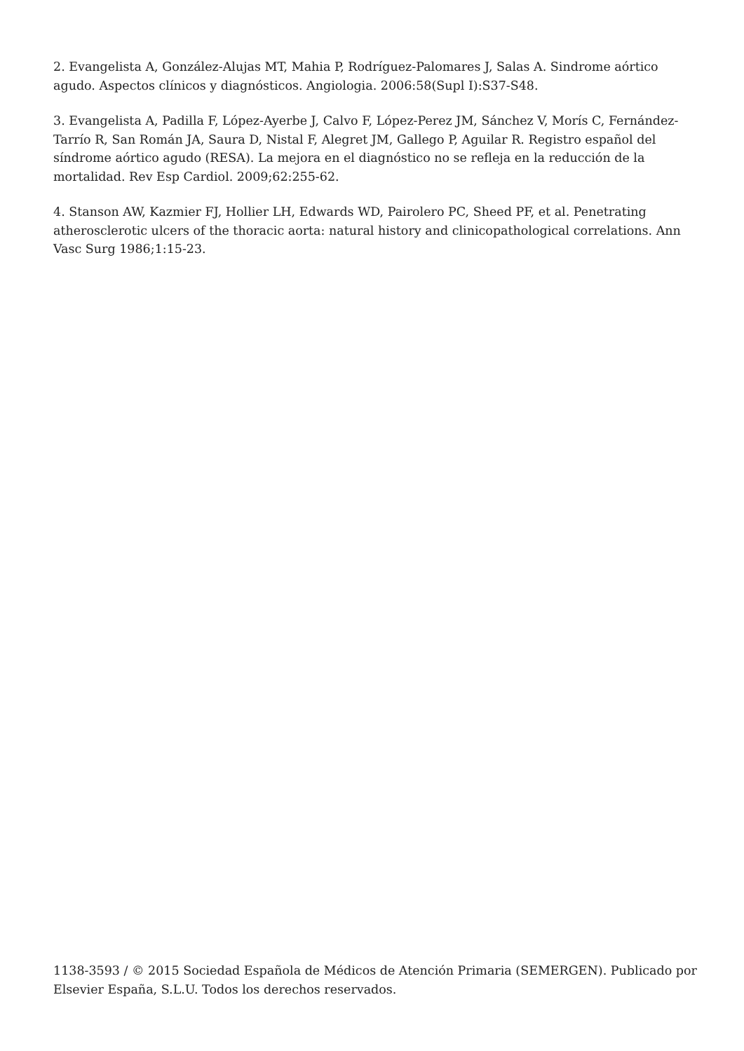2. Evangelista A, González-Alujas MT, Mahia P, Rodríguez-Palomares J, Salas A. Sindrome aórtico agudo. Aspectos clínicos y diagnósticos. Angiologia. 2006:58(Supl I):S37-S48.
3. Evangelista A, Padilla F, López-Ayerbe J, Calvo F, López-Perez JM, Sánchez V, Morís C, Fernández-Tarrío R, San Román JA, Saura D, Nistal F, Alegret JM, Gallego P, Aguilar R. Registro español del síndrome aórtico agudo (RESA). La mejora en el diagnóstico no se refleja en la reducción de la mortalidad. Rev Esp Cardiol. 2009;62:255-62.
4. Stanson AW, Kazmier FJ, Hollier LH, Edwards WD, Pairolero PC, Sheed PF, et al. Penetrating atherosclerotic ulcers of the thoracic aorta: natural history and clinicopathological correlations. Ann Vasc Surg 1986;1:15-23.
1138-3593 / © 2015 Sociedad Española de Médicos de Atención Primaria (SEMERGEN). Publicado por Elsevier España, S.L.U. Todos los derechos reservados.